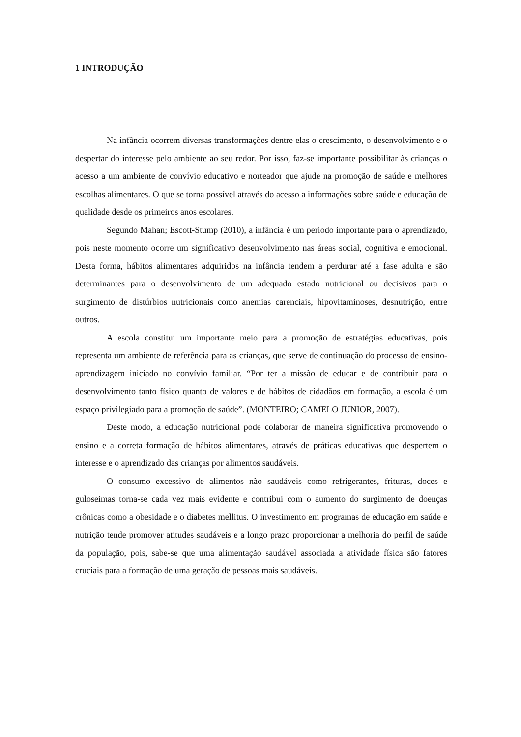1 INTRODUÇÃO
Na infância ocorrem diversas transformações dentre elas o crescimento, o desenvolvimento e o despertar do interesse pelo ambiente ao seu redor. Por isso, faz-se importante possibilitar às crianças o acesso a um ambiente de convívio educativo e norteador que ajude na promoção de saúde e melhores escolhas alimentares. O que se torna possível através do acesso a informações sobre saúde e educação de qualidade desde os primeiros anos escolares.
Segundo Mahan; Escott-Stump (2010), a infância é um período importante para o aprendizado, pois neste momento ocorre um significativo desenvolvimento nas áreas social, cognitiva e emocional. Desta forma, hábitos alimentares adquiridos na infância tendem a perdurar até a fase adulta e são determinantes para o desenvolvimento de um adequado estado nutricional ou decisivos para o surgimento de distúrbios nutricionais como anemias carenciais, hipovitaminoses, desnutrição, entre outros.
A escola constitui um importante meio para a promoção de estratégias educativas, pois representa um ambiente de referência para as crianças, que serve de continuação do processo de ensino-aprendizagem iniciado no convívio familiar. “Por ter a missão de educar e de contribuir para o desenvolvimento tanto físico quanto de valores e de hábitos de cidadãos em formação, a escola é um espaço privilegiado para a promoção de saúde”. (MONTEIRO; CAMELO JUNIOR, 2007).
Deste modo, a educação nutricional pode colaborar de maneira significativa promovendo o ensino e a correta formação de hábitos alimentares, através de práticas educativas que despertem o interesse e o aprendizado das crianças por alimentos saudáveis.
O consumo excessivo de alimentos não saudáveis como refrigerantes, frituras, doces e guloseimas torna-se cada vez mais evidente e contribui com o aumento do surgimento de doenças crônicas como a obesidade e o diabetes mellitus. O investimento em programas de educação em saúde e nutrição tende promover atitudes saudáveis e a longo prazo proporcionar a melhoria do perfil de saúde da população, pois, sabe-se que uma alimentação saudável associada a atividade física são fatores cruciais para a formação de uma geração de pessoas mais saudáveis.